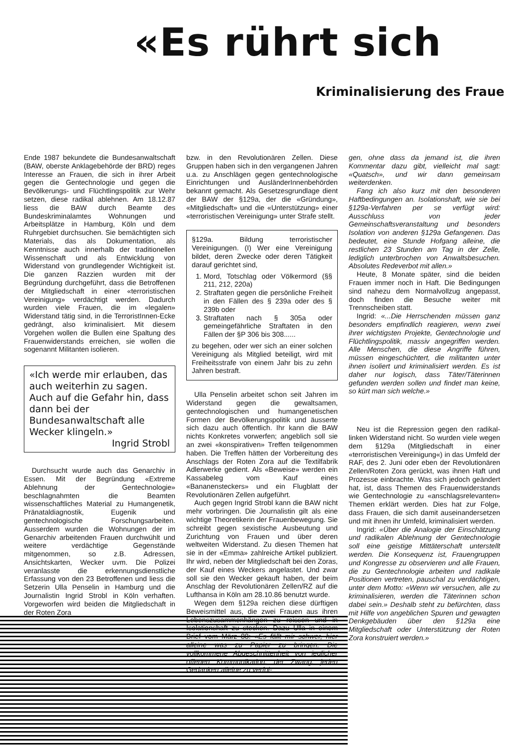«Es rührt sich
Kriminalisierung des Fraue
Ende 1987 bekundete die Bundesanwaltschaft (BAW, oberste Anklagebehörde der BRD) reges Interesse an Frauen, die sich in ihrer Arbeit gegen die Gentechnologie und gegen die Bevölkerungs- und Flüchtlingspolitik zur Wehr setzen, diese radikal ablehnen. Am 18.12.87 liess die BAW durch Beamte des Bundeskriminalamtes Wohnungen und Arbeitsplätze in Hamburg, Köln und dem Ruhrgebiet durchsuchen. Sie bemächtigten sich Materials, das als Dokumentation, als Kenntnisse auch innerhalb der traditionellen Wissenschaft und als Entwicklung von Widerstand von grundlegender Wichtigkeit ist. Die ganzen Razzien wurden mit der Begründung durchgeführt, dass die Betroffenen der Mitgliedschaft in einer «terroristischen Vereinigung» verdächtigt werden. Dadurch wurden viele Frauen, die im «legalen» Widerstand tätig sind, in die TerroristInnen-Ecke gedrängt, also kriminalisiert. Mit diesem Vorgehen wollen die Bullen eine Spaltung des Frauenwiderstands erreichen, sie wollen die sogenannt Militanten isolieren.
«Ich werde mir erlauben, das auch weiterhin zu sagen. Auch auf die Gefahr hin, dass dann bei der Bundesanwaltschaft alle Wecker klingeln.»
Ingrid Strobl
Durchsucht wurde auch das Genarchiv in Essen. Mit der Begründung «Extreme Ablehnung der Gentechnologie» beschlagnahmten die Beamten wissenschaftliches Material zu Humangenetik, Pränataldiagnostik, Eugenik und gentechnologische Forschungsarbeiten. Ausserdem wurden die Wohnungen der im Genarchiv arbeitenden Frauen durchwühlt und weitere verdächtige Gegenstände mitgenommen, so z.B. Adressen, Ansichtskarten, Wecker uvm. Die Polizei veranlasste die erkennungsdienstliche Erfassung von den 23 Betroffenen und liess die Setzerin Ulla Penselin in Hamburg und die Journalistin Ingrid Strobl in Köln verhaften. Vorgeworfen wird beiden die Mitgliedschaft in der Roten Zora
bzw. in den Revolutionären Zellen. Diese Gruppen haben sich in den vergangenen Jahren u.a. zu Anschlägen gegen gentechnologische Einrichtungen und AusländerInnenbehörden bekannt gemacht. Als Gesetzesgrundlage dient der BAW der §129a, der die «Gründung», «Mitgliedschaft» und die «Unterstützung» einer «terroristischen Vereinigung» unter Strafe stellt.
§129a. Bildung terroristischer Vereinigungen. (I) Wer eine Vereinigung bildet, deren Zwecke oder deren Tätigkeit darauf gerichtet sind,
1. Mord, Totschlag oder Völkermord (§§ 211, 212, 220a)
2. Straftaten gegen die persönliche Freiheit in den Fällen des § 239a oder des § 239b oder
3. Straftaten nach § 305a oder gemeingefährliche Straftaten in den Fällen der §P 306 bis 308......
zu begehen, oder wer sich an einer solchen Vereinigung als Mitglied beteiligt, wird mit Freiheitsstrafe von einem Jahr bis zu zehn Jahren bestraft.
Ulla Penselin arbeitet schon seit Jahren im Widerstand gegen die gewaltsamen, gentechnologischen und humangenetischen Formen der Bevölkerungspolitik und äusserte sich dazu auch öffentlich. Ihr kann die BAW nichts Konkretes vorwerfen; angeblich soll sie an zwei «konspirativen» Treffen teilgenommen haben. Die Treffen hätten der Vorbereitung des Anschlags der Roten Zora auf die Textilfabrik Adlerwerke gedient. Als «Beweise» werden ein Kassabeleg vom Kauf eines «Bananensteckers» und ein Flugblatt der Revolutionären Zellen aufgeführt.
Auch gegen Ingrid Strobl kann die BAW nicht mehr vorbringen. Die Journalistin gilt als eine wichtige Theoretikerin der Frauenbewegung. Sie schreibt gegen sexistische Ausbeutung und Zurichtung von Frauen und über deren weltweiten Widerstand. Zu diesen Themen hat sie in der «Emma» zahlreiche Artikel publiziert. Ihr wird, neben der Mitgliedschaft bei den Zoras, der Kauf eines Weckers angelastet. Und zwar soll sie den Wecker gekauft haben, der beim Anschlag der Revolutionären Zellen/RZ auf die Lufthansa in Köln am 28.10.86 benutzt wurde.
Wegen dem §129a reichen diese dürftigen Beweismittel aus, die zwei Frauen aus ihren Lebenszusammenhängen zu reissen und in Isolationshaft zu stecken. Dazu Ulla in einem Brief vom März 88: «Es fällt mir schwer, hier alleine was zu Papier zu bringen. Die vollkommene Abgeschnittenheit von jeglicher offenen Kommunikation, der Zwang, jeden Gedanken alleine zu verfol-
gen, ohne dass da jemand ist, die ihren Kommentar dazu gibt, vielleicht mal sagt: «Quatsch», und wir dann gemeinsam weiterdenken.
Fang ich also kurz mit den besonderen Haftbedingungen an. Isolationshaft, wie sie bei §129a-Verfahren per se verfügt wird: Ausschluss von jeder Gemeinschaftsveranstaltung und besonders Isolation von anderen §129a Gefangenen. Das bedeutet, eine Stunde Hofgang alleine, die restlichen 23 Stunden am Tag in der Zelle, lediglich unterbrochen von Anwaltsbesuchen. Absolutes Redeverbot mit allen.»
Heute, 8 Monate später, sind die beiden Frauen immer noch in Haft. Die Bedingungen sind nahezu dem Normalvollzug angepasst, doch finden die Besuche weiter mit Trennscheiben statt.
Ingrid: «...Die Herrschenden müssen ganz besonders empfindlich reagieren, wenn zwei ihrer wichtigsten Projekte, Gentechnologie und Flüchtlingspolitik, massiv angegriffen werden. Alle Menschen, die diese Angriffe führen, müssen eingeschüchtert, die militanten unter ihnen isoliert und kriminalisiert werden. Es ist daher nur logisch, dass Täter/Täterinnen gefunden werden sollen und findet man keine, so kürt man sich welche.»
Neu ist die Repression gegen den radikal-linken Widerstand nicht. So wurden viele wegen dem §129a (Mitgliedschaft in einer «terroristischen Vereinigung«) in das Umfeld der RAF, des 2. Juni oder eben der Revolutionären Zellen/Roten Zora gerückt, was ihnen Haft und Prozesse einbrachte. Was sich jedoch geändert hat, ist, dass Themen des Frauenwiderstands wie Gentechnologie zu «anschlagsrelevanten» Themen erklärt werden. Dies hat zur Folge, dass Frauen, die sich damit auseinandersetzen und mit ihnen ihr Umfeld, kriminalisiert werden.
Ingrid: «Über die Analogie der Einschätzung und radikalen Ablehnung der Gentechnologie soll eine geistige Mittäterschaft unterstellt werden. Die Konsequenz ist, Frauengruppen und Kongresse zu observieren und alle Frauen, die zu Gentechnologie arbeiten und radikale Positionen vertreten, pauschal zu verdächtigen, unter dem Motto: «Wenn wir versuchen, alle zu kriminalisieren, werden die Täterinnen schon dabei sein.» Deshalb steht zu befürchten, dass mit Hilfe von angeblichen Spuren und gewagten Denkgebäuden über den §129a eine Mitgliedschaft oder Unterstützung der Roten Zora konstruiert werden.»